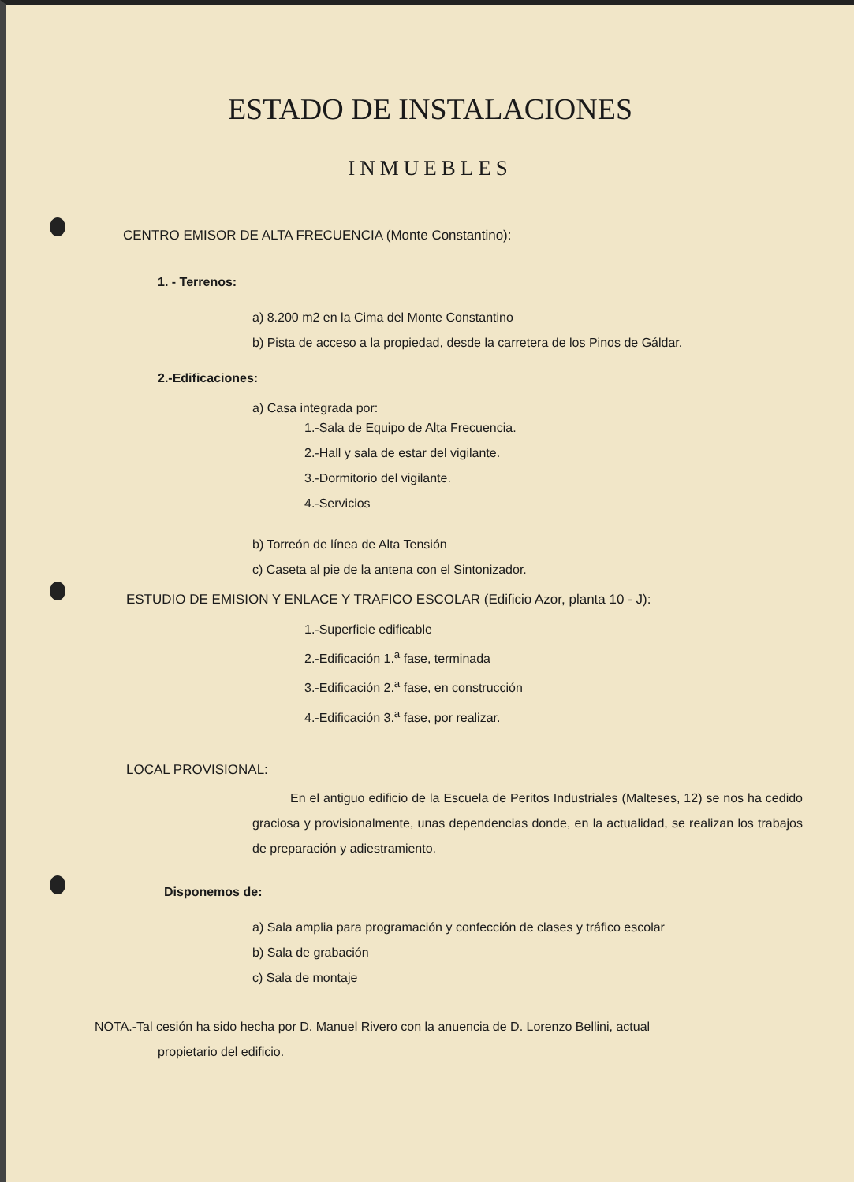ESTADO DE INSTALACIONES
INMUEBLES
CENTRO EMISOR DE ALTA FRECUENCIA (Monte Constantino):
1. - Terrenos:
a) 8.200 m2 en la Cima del Monte Constantino
b) Pista de acceso a la propiedad, desde la carretera de los Pinos de Gáldar.
2.-Edificaciones:
a) Casa integrada por:
1.-Sala de Equipo de Alta Frecuencia.
2.-Hall y sala de estar del vigilante.
3.-Dormitorio del vigilante.
4.-Servicios
b) Torreón de línea de Alta Tensión
c) Caseta al pie de la antena con el Sintonizador.
ESTUDIO DE EMISION Y ENLACE Y TRAFICO ESCOLAR (Edificio Azor, planta 10 - J):
1.-Superficie edificable
2.-Edificación 1.<sup>a</sup> fase, terminada
3.-Edificación 2.<sup>a</sup> fase, en construcción
4.-Edificación 3.<sup>a</sup> fase, por realizar.
LOCAL PROVISIONAL:
En el antiguo edificio de la Escuela de Peritos Industriales (Malteses, 12) se nos ha cedido graciosa y provisionalmente, unas dependencias donde, en la actualidad, se realizan los trabajos de preparación y adiestramiento.
Disponemos de:
a) Sala amplia para programación y confección de clases y tráfico escolar
b) Sala de grabación
c) Sala de montaje
NOTA.-Tal cesión ha sido hecha por D. Manuel Rivero con la anuencia de D. Lorenzo Bellini, actual
propietario del edificio.